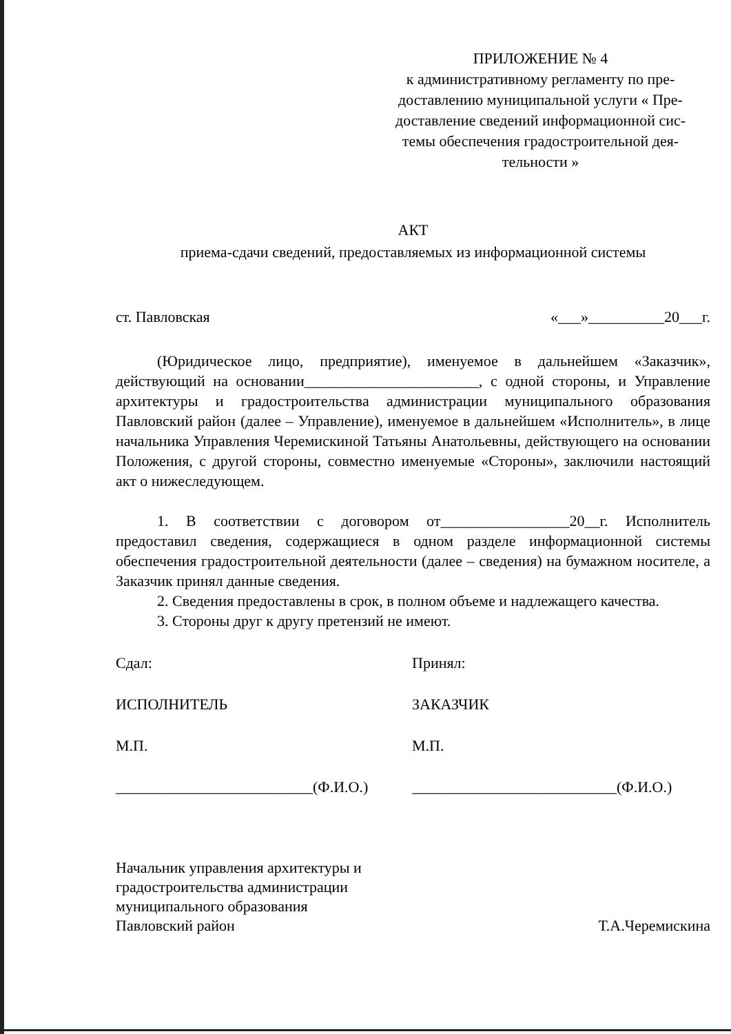ПРИЛОЖЕНИЕ № 4
к административному регламенту по пре-
доставлению муниципальной услуги « Пре-
доставление сведений информационной сис-
темы обеспечения градостроительной дея-
тельности »
АКТ
приема-сдачи сведений, предоставляемых из информационной системы
ст. Павловская «___»__________20___г.
(Юридическое лицо, предприятие), именуемое в дальнейшем «Заказчик», действующий на основании_______________________, с одной стороны, и Управление архитектуры и градостроительства администрации муниципального образования Павловский район (далее – Управление), именуемое в дальнейшем «Исполнитель», в лице начальника Управления Черемискиной Татьяны Анатольевны, действующего на основании Положения, с другой стороны, совместно именуемые «Стороны», заключили настоящий акт о нижеследующем.
1. В соответствии с договором от_________________20__г. Исполнитель предоставил сведения, содержащиеся в одном разделе информационной системы обеспечения градостроительной деятельности (далее – сведения) на бумажном носителе, а Заказчик принял данные сведения.
2. Сведения предоставлены в срок, в полном объеме и надлежащего качества.
3. Стороны друг к другу претензий не имеют.
Сдал: Принял:
ИСПОЛНИТЕЛЬ ЗАКАЗЧИК
М.П. М.П.
__________________________(Ф.И.О.)
___________________________(Ф.И.О.)
Начальник управления архитектуры и
градостроительства администрации
муниципального образования
Павловский район
Т.А.Черемискина